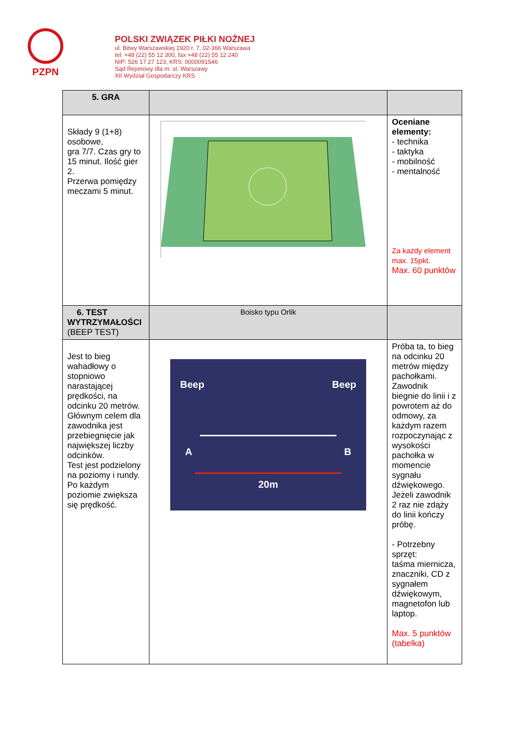PZPN
POLSKI ZWIĄZEK PIŁKI NOŻNEJ
ul. Bitwy Warszawskiej 1920 r. 7, 02-366 Warszawa
tel. +48 (22) 55 12 300, fax +48 (22) 55 12 240
NIP: 526 17 27 123, KRS: 0000091546
Sąd Rejonowy dla m. st. Warszawy
XII Wydział Gospodarczy KRS
| 5. GRA | | |
| Składy 9 (1+8) osobowe, gra 7/7. Czas gry to 15 minut. Ilość gier 2. Przerwa pomiędzy meczami 5 minut. | | Oceniane elementy: - technika - taktyka - mobilność - mentalność Za każdy element max. 15pkt. Max. 60 punktów |
| 6. TEST WYTRZYMAŁOŚCI (BEEP TEST) | Boisko typu Orlik | |
| Jest to bieg wahadłowy o stopniowo narastającej prędkości, na odcinku 20 metrów. Głównym celem dla zawodnika jest przebiegnięcie jak największej liczby odcinków. Test jest podzielony na poziomy i rundy. Po każdym poziomie zwiększa się prędkość. | Beep Beep A B 20m | Próba ta, to bieg na odcinku 20 metrów między pachołkami. Zawodnik biegnie do linii i z powrotem aż do odmowy, za każdym razem rozpoczynając z wysokości pachołka w momencie sygnału dźwiękowego. Jeżeli zawodnik 2 raz nie zdąży do linii kończy próbę. - Potrzebny sprzęt: taśma miernicza, znaczniki, CD z sygnałem dźwiękowym, magnetofon lub laptop. Max. 5 punktów (tabelka) |